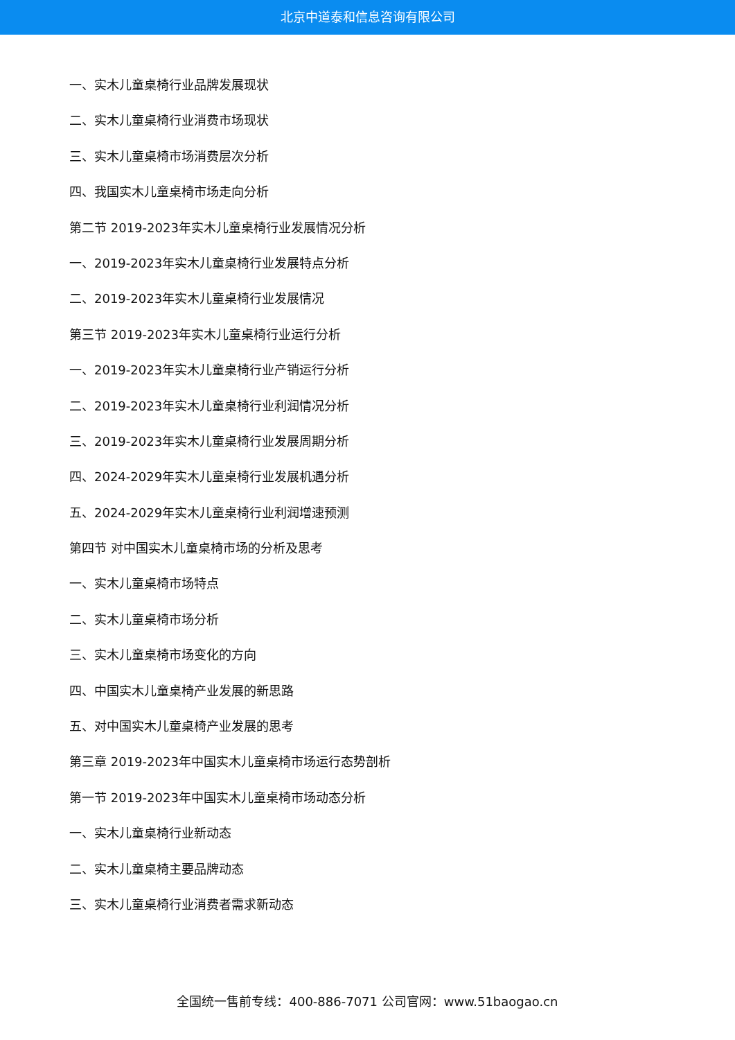北京中道泰和信息咨询有限公司
一、实木儿童桌椅行业品牌发展现状
二、实木儿童桌椅行业消费市场现状
三、实木儿童桌椅市场消费层次分析
四、我国实木儿童桌椅市场走向分析
第二节 2019-2023年实木儿童桌椅行业发展情况分析
一、2019-2023年实木儿童桌椅行业发展特点分析
二、2019-2023年实木儿童桌椅行业发展情况
第三节 2019-2023年实木儿童桌椅行业运行分析
一、2019-2023年实木儿童桌椅行业产销运行分析
二、2019-2023年实木儿童桌椅行业利润情况分析
三、2019-2023年实木儿童桌椅行业发展周期分析
四、2024-2029年实木儿童桌椅行业发展机遇分析
五、2024-2029年实木儿童桌椅行业利润增速预测
第四节 对中国实木儿童桌椅市场的分析及思考
一、实木儿童桌椅市场特点
二、实木儿童桌椅市场分析
三、实木儿童桌椅市场变化的方向
四、中国实木儿童桌椅产业发展的新思路
五、对中国实木儿童桌椅产业发展的思考
第三章 2019-2023年中国实木儿童桌椅市场运行态势剖析
第一节 2019-2023年中国实木儿童桌椅市场动态分析
一、实木儿童桌椅行业新动态
二、实木儿童桌椅主要品牌动态
三、实木儿童桌椅行业消费者需求新动态
全国统一售前专线：400-886-7071 公司官网：www.51baogao.cn